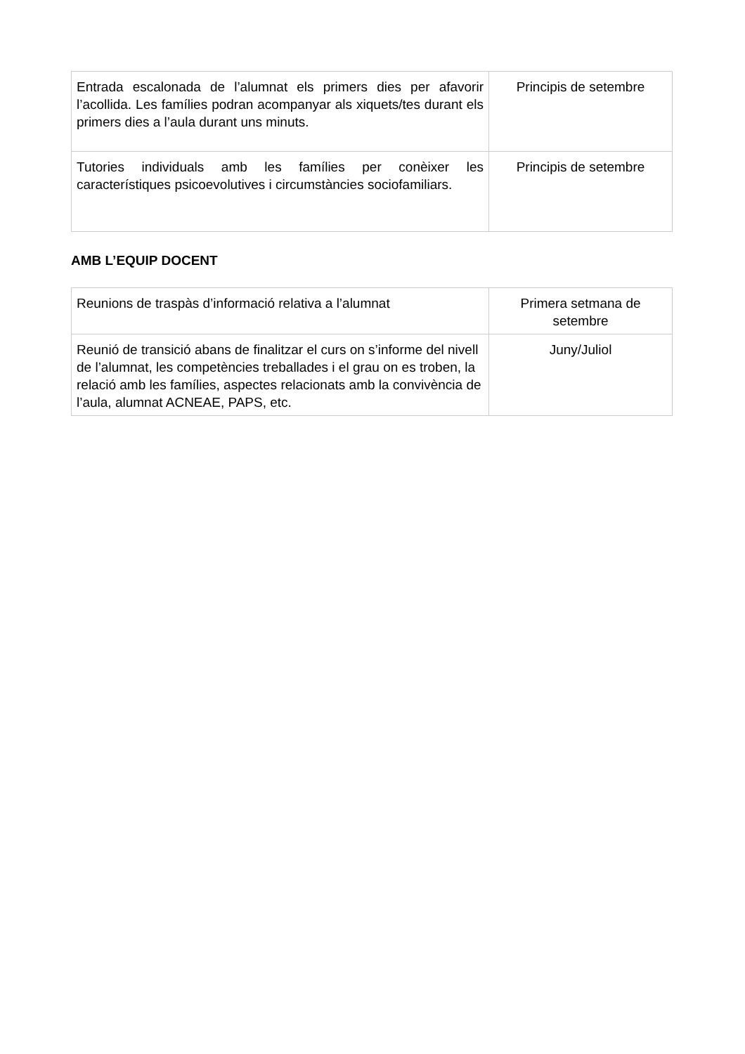| Entrada escalonada de l’alumnat els primers dies per afavorir l’acollida. Les famílies podran acompanyar als xiquets/tes durant els primers dies a l’aula durant uns minuts. | Principis de setembre |
| Tutories individuals amb les famílies per conèixer les característiques psicoevolutives i circumstàncies sociofamiliars. | Principis de setembre |
AMB L’EQUIP DOCENT
| Reunions de traspàs d’informació relativa a l’alumnat | Primera setmana de setembre |
| Reunió de transició abans de finalitzar el curs on s’informe del nivell de l’alumnat, les competències treballades i el grau on es troben, la relació amb les famílies, aspectes relacionats amb la convivència de l’aula, alumnat ACNEAE, PAPS, etc. | Juny/Juliol |